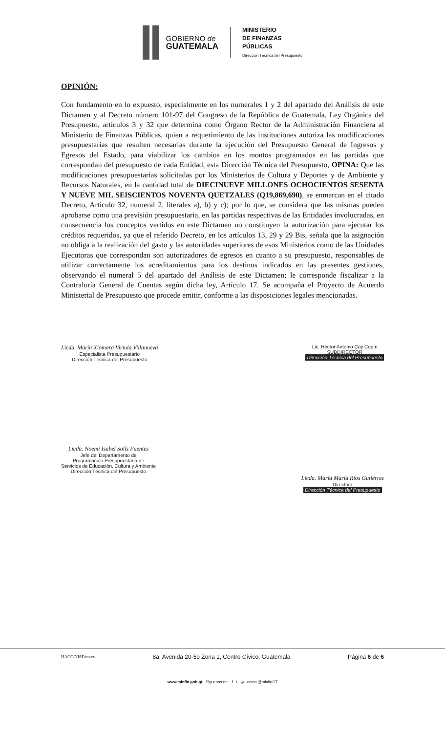GOBIERNO de
GUATEMALA
MINISTERIO
DE FINANZAS
PÚBLICAS
Dirección Técnica del Presupuesto
OPINIÓN:
Con fundamento en lo expuesto, especialmente en los numerales 1 y 2 del apartado del Análisis de este Dictamen y al Decreto número 101-97 del Congreso de la República de Guatemala, Ley Orgánica del Presupuesto, artículos 3 y 32 que determina como Órgano Rector de la Administración Financiera al Ministerio de Finanzas Públicas, quien a requerimiento de las instituciones autoriza las modificaciones presupuestarias que resulten necesarias durante la ejecución del Presupuesto General de Ingresos y Egresos del Estado, para viabilizar los cambios en los montos programados en las partidas que correspondan del presupuesto de cada Entidad, esta Dirección Técnica del Presupuesto, OPINA: Que las modificaciones presupuestarias solicitadas por los Ministerios de Cultura y Deportes y de Ambiente y Recursos Naturales, en la cantidad total de DIECINUEVE MILLONES OCHOCIENTOS SESENTA Y NUEVE MIL SEISCIENTOS NOVENTA QUETZALES (Q19,869,690), se enmarcan en el citado Decreto, Artículo 32, numeral 2, literales a), b) y c); por lo que, se considera que las mismas pueden aprobarse como una previsión presupuestaria, en las partidas respectivas de las Entidades involucradas, en consecuencia los conceptos vertidos en este Dictamen no constituyen la autorización para ejecutar los créditos requeridos, ya que el referido Decreto, en los artículos 13, 29 y 29 Bis, señala que la asignación no obliga a la realización del gasto y las autoridades superiores de esos Ministerios como de las Unidades Ejecutoras que correspondan son autorizadores de egresos en cuanto a su presupuesto, responsables de utilizar correctamente los acreditamientos para los destinos indicados en las presentes gestiones, observando el numeral 5 del apartado del Análisis de este Dictamen; le corresponde fiscalizar a la Contraloría General de Cuentas según dicha ley, Artículo 17. Se acompaña el Proyecto de Acuerdo Ministerial de Presupuesto que procede emitir, conforme a las disposiciones legales mencionadas.
Licda. María Xiomara Viriula Villanueva
Especialista Presupuestario
Dirección Técnica del Presupuesto
Lic. Héctor Antonio Coy Copín
SUBDIRECTOR
Dirección Técnica del Presupuesto
Licda. Noemí Isabel Solís Fuentes
Jefe del Departamento de
Programación Presupuestaria de
Servicios de Educación, Cultura y Ambiente
Dirección Técnica del Presupuesto
Licda. María María Ríos Gutiérrez
Directora
Dirección Técnica del Presupuesto
HACC/NISF/mxvv 8a. Avenida 20-59 Zona 1, Centro Cívico, Guatemala Página 6 de 6
www.minfin.gob.gt Síguenos en: f t ◎ como @minfinGT